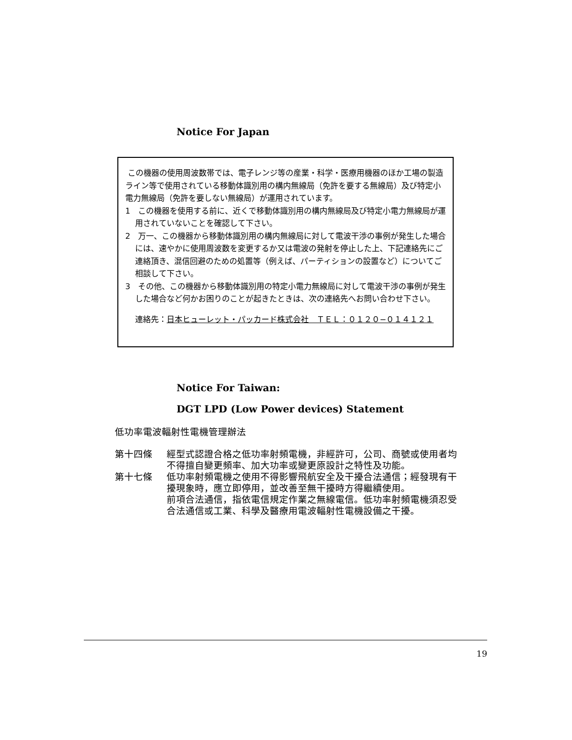Notice For Japan
この機器の使用周波数帯では、電子レンジ等の産業・科学・医療用機器のほか工場の製造ライン等で使用されている移動体識別用の構内無線局（免許を要する無線局）及び特定小電力無線局（免許を要しない無線局）が運用されています。
1　この機器を使用する前に、近くで移動体識別用の構内無線局及び特定小電力無線局が運用されていないことを確認して下さい。
2　万一、この機器から移動体識別用の構内無線局に対して電波干渉の事例が発生した場合には、速やかに使用周波数を変更するか又は電波の発射を停止した上、下記連絡先にご連絡頂き、混信回避のための処置等（例えば、パーティションの設置など）についてご相談して下さい。
3　その他、この機器から移動体識別用の特定小電力無線局に対して電波干渉の事例が発生した場合など何かお困りのことが起きたときは、次の連絡先へお問い合わせ下さい。
連絡先：日本ヒューレット・パッカード株式会社　ＴＥＬ：０１２０−０１４１２１
Notice For Taiwan:
DGT LPD (Low Power devices) Statement
低功率電波輻射性電機管理辦法
| 第十四條 | 經型式認證合格之低功率射頻電機，非經許可，公司、商號或使用者均不得擅自變更頻率、加大功率或變更原設計之特性及功能。 |
| 第十七條 | 低功率射頻電機之使用不得影響飛航安全及干擾合法通信；經發現有干擾現象時，應立即停用，並改善至無干擾時方得繼續使用。 前項合法通信，指依電信規定作業之無線電信。低功率射頻電機須忍受合法通信或工業、科學及醫療用電波輻射性電機設備之干擾。 |
19